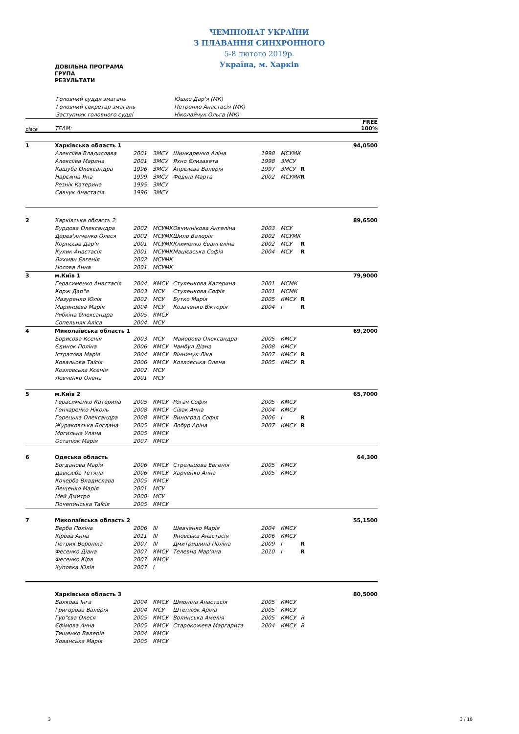ЧЕМПІОНАТ УКРАЇНИ
З ПЛАВАННЯ СИНХРОННОГО
5-8 лютого 2019р.
Україна, м. Харків
ДОВІЛЬНА ПРОГРАМА
ГРУПА
РЕЗУЛЬТАТИ
| Головний суддя змагань | Юшко Дар'я (МК) |
| Головний секретар змагань | Петренко Анастасія (МК) |
| Заступник головного судді | Ніколайчук Ольга (МК) |
| place | TEAM: | | | | | | | FREE 100% |
| 1 | Харківська область 1 | | | | | | | 94,0500 |
| | Алексіїва Владислава | 2001 | ЗМСУ | Шинкаренко Аліна | 1998 | МСУМК | | |
| | Алексіїва Марина | 2001 | ЗМСУ | Яхно Єлизавета | 1998 | ЗМСУ | | |
| | Кашуба Олександра | 1996 | ЗМСУ | Апрєлєва Валерія | 1997 | ЗМСУ | R | |
| | Нарєжна Яна | 1999 | ЗМСУ | Федіна Марта | 2002 | МСУМК | R | |
| | Резнік Катерина | 1995 | ЗМСУ | | | | | |
| | Савчук Анастасія | 1996 | ЗМСУ | | | | | |
| 2 | Харківська область 2 | | | | | | | 89,6500 |
| | Бурдова Олександра | 2002 | МСУМК | Овчиннікова Ангеліна | 2003 | МСУ | | |
| | Дерев'янченко Олеся | 2002 | МСУМК | Шило Валерія | 2002 | МСУМК | | |
| | Корнєєва Дар'я | 2001 | МСУМК | Клименко Євангеліна | 2002 | МСУ | R | |
| | Кулик Анастасія | 2001 | МСУМК | Мацієвська Софія | 2004 | МСУ | R | |
| | Лихман Євгенія | 2002 | МСУМК | | | | | |
| | Носова Анна | 2001 | МСУМК | | | | | |
| 3 | м.Київ 1 | | | | | | | 79,9000 |
| | Герасименко Анастасія | 2004 | КМСУ | Стуленкова Катерина | 2001 | МСМК | | |
| | Корж Дар"я | 2003 | МСУ | Стуленкова Софія | 2001 | МСМК | | |
| | Мазуренко Юлія | 2002 | МСУ | Бутко Марія | 2005 | КМСУ | R | |
| | Маринцева Марія | 2004 | МСУ | Козаченко Вікторія | 2004 | I | R | |
| | Рибкіна Олександра | 2005 | КМСУ | | | | | |
| | Сопельняк Аліса | 2004 | МСУ | | | | | |
| 4 | Миколаївська область 1 | | | | | | | 69,2000 |
| | Борисова Ксенія | 2003 | МСУ | Майорова Олександра | 2005 | КМСУ | | |
| | Єдинок Поліна | 2006 | КМСУ | Чамбул Діана | 2008 | КМСУ | | |
| | Істратова Марія | 2004 | КМСУ | Вінничук Ліка | 2007 | КМСУ | R | |
| | Ковальова Таїсія | 2006 | КМСУ | Козловська Олена | 2005 | КМСУ | R | |
| | Козловська Ксенія | 2002 | МСУ | | | | | |
| | Левченко Олена | 2001 | МСУ | | | | | |
| 5 | м.Київ 2 | | | | | | | 65,7000 |
| | Герасименко Катерина | 2005 | КМСУ | Рогач Софія | 2005 | КМСУ | | |
| | Гончаренко Ніколь | 2008 | КМСУ | Сівак Анна | 2004 | КМСУ | | |
| | Горецька Олександра | 2008 | КМСУ | Виноград Софія | 2006 | I | R | |
| | Жураковська Богдана | 2005 | КМСУ | Лобур Аріна | 2007 | КМСУ | R | |
| | Могильна Уляна | 2005 | КМСУ | | | | | |
| | Остапюк Марія | 2007 | КМСУ | | | | | |
| 6 | Одеська область | | | | | | | 64,300 |
| | Богданова Марія | 2006 | КМСУ | Стрельцова Евгенія | 2005 | КМСУ | | |
| | Давіскіба Тетяна | 2006 | КМСУ | Харченко Анна | 2005 | КМСУ | | |
| | Кочерба Владислава | 2005 | КМСУ | | | | | |
| | Лещенко Марія | 2001 | МСУ | | | | | |
| | Мей Дмитро | 2000 | МСУ | | | | | |
| | Почепинська Таїсія | 2005 | КМСУ | | | | | |
| 7 | Миколаївська область 2 | | | | | | | 55,1500 |
| | Верба Поліна | 2006 | III | Шевченко Марія | 2004 | КМСУ | | |
| | Кірова Анна | 2011 | III | Яновська Анастасія | 2006 | КМСУ | | |
| | Петрик Вероніка | 2007 | III | Дмитришина Поліна | 2009 | I | R | |
| | Фесенко Діана | 2007 | КМСУ | Телевна Мар'яна | 2010 | I | R | |
| | Фесенко Кіра | 2007 | КМСУ | | | | | |
| | Хуповка Юлія | 2007 | I | | | | | |
| | Харківська область 3 | | | | | | | 80,5000 |
| | Валкова Інга | 2004 | КМСУ | Шмоніна Анастасія | 2005 | КМСУ | | |
| | Григорова Валерія | 2004 | МСУ | Штеплюк Аріна | 2005 | КМСУ | | |
| | Гур"єва Олеся | 2005 | КМСУ | Волинська Амелія | 2005 | КМСУ | R | |
| | Єфімова Анна | 2005 | КМСУ | Старокожева Маргарита | 2004 | КМСУ | R | |
| | Тищенко Валерія | 2004 | КМСУ | | | | | |
| | Хованська Марія | 2005 | КМСУ | | | | | |
3 3 / 10